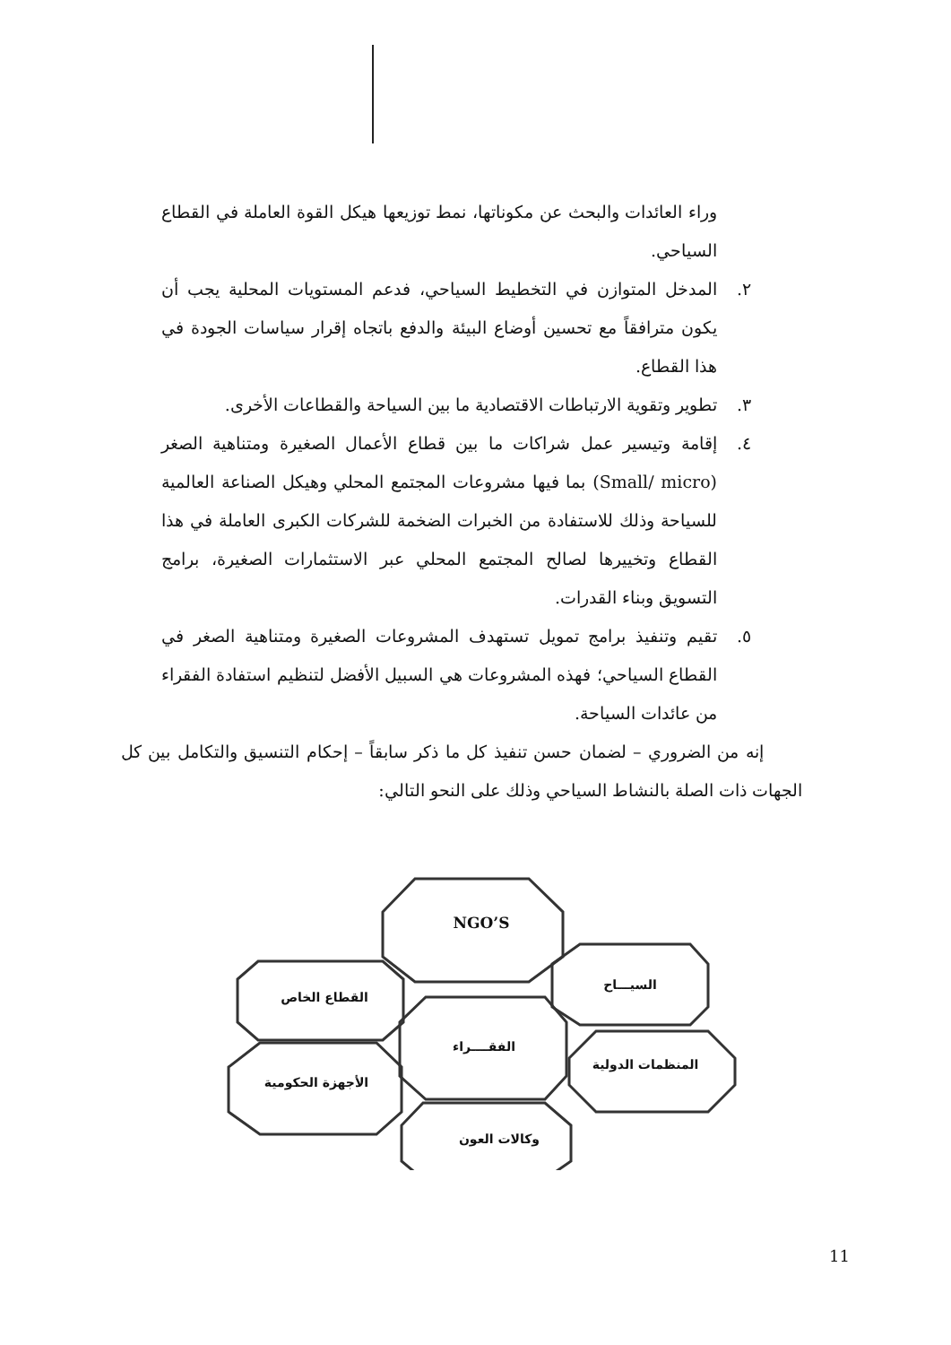وراء العائدات والبحث عن مكوناتها، نمط توزيعها هيكل القوة العاملة في القطاع السياحي.
٢. المدخل المتوازن في التخطيط السياحي، فدعم المستويات المحلية يجب أن يكون مترافقاً مع تحسين أوضاع البيئة والدفع باتجاه إقرار سياسات الجودة في هذا القطاع.
٣. تطوير وتقوية الارتباطات الاقتصادية ما بين السياحة والقطاعات الأخرى.
٤. إقامة وتيسير عمل شراكات ما بين قطاع الأعمال الصغيرة ومتناهية الصغر (Small/ micro) بما فيها مشروعات المجتمع المحلي وهيكل الصناعة العالمية للسياحة وذلك للاستفادة من الخبرات الضخمة للشركات الكبرى العاملة في هذا القطاع وتخييرها لصالح المجتمع المحلي عبر الاستثمارات الصغيرة، برامج التسويق وبناء القدرات.
٥. تقيم وتنفيذ برامج تمويل تستهدف المشروعات الصغيرة ومتناهية الصغر في القطاع السياحي؛ فهذه المشروعات هي السبيل الأفضل لتنظيم استفادة الفقراء من عائدات السياحة.
إنه من الضروري – لضمان حسن تنفيذ كل ما ذكر سابقاً – إحكام التنسيق والتكامل بين كل الجهات ذات الصلة بالنشاط السياحي وذلك على النحو التالي:
NGO’S
السيـــاح
القطاع الخاص
الفقــــراء
المنظمات الدولية
الأجهزة الحكومية
وكالات العون
11